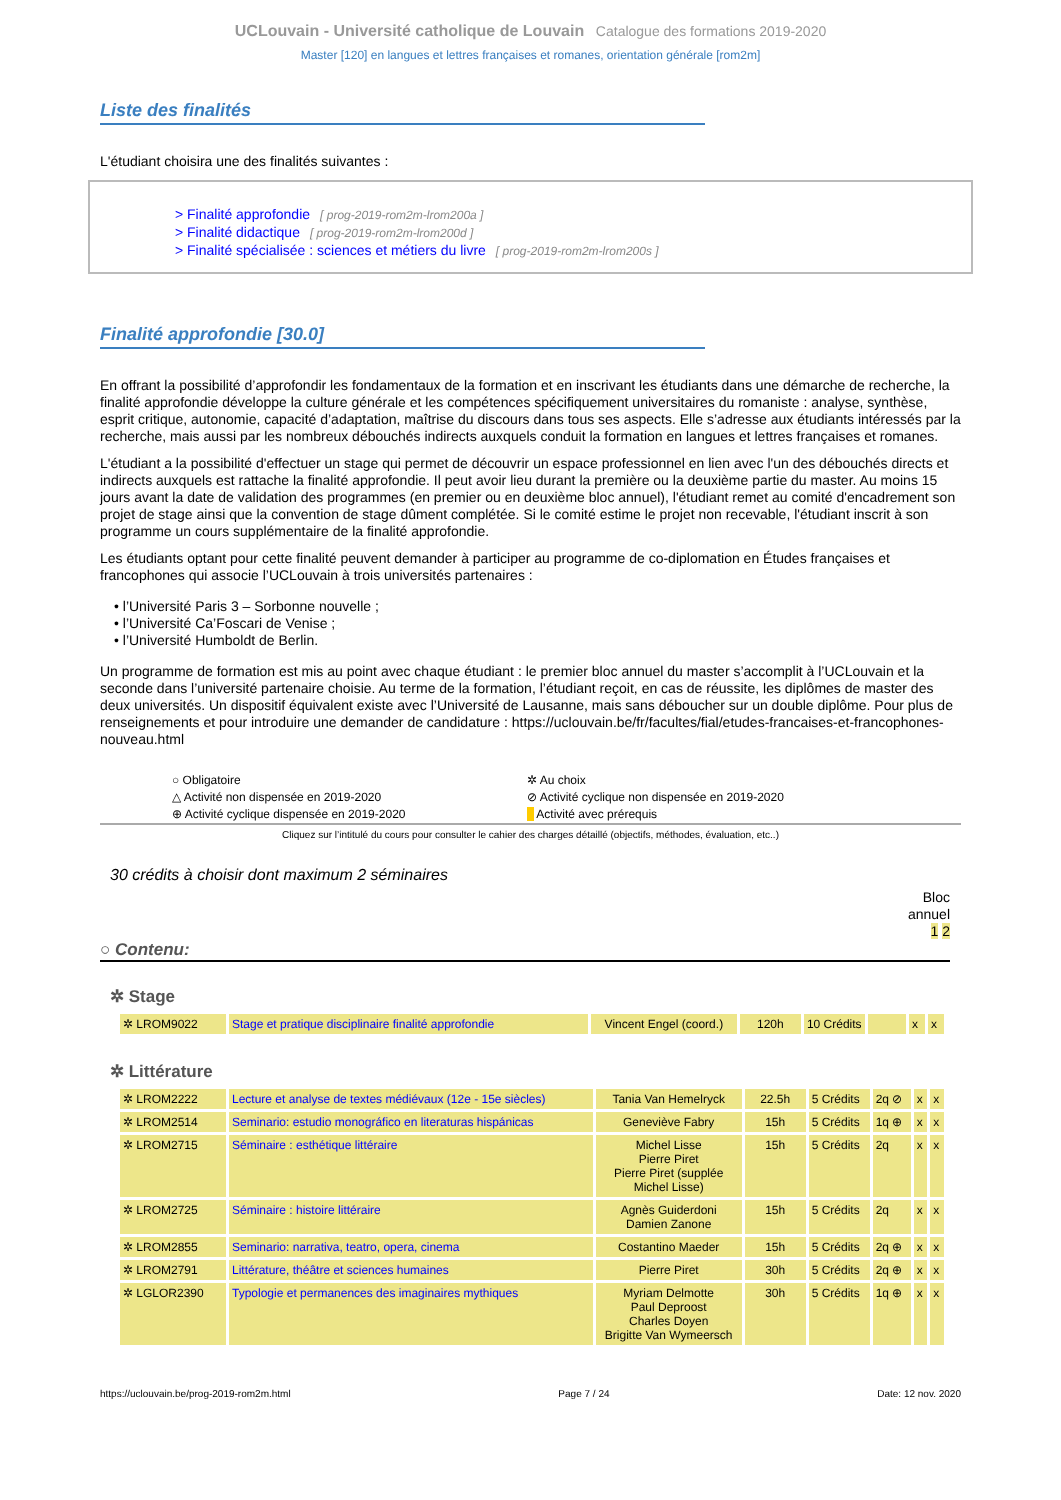UCLouvain - Université catholique de Louvain Catalogue des formations 2019-2020
Master [120] en langues et lettres françaises et romanes, orientation générale [rom2m]
Liste des finalités
L'étudiant choisira une des finalités suivantes :
> Finalité approfondie [ prog-2019-rom2m-lrom200a ]
> Finalité didactique [ prog-2019-rom2m-lrom200d ]
> Finalité spécialisée : sciences et métiers du livre [ prog-2019-rom2m-lrom200s ]
Finalité approfondie [30.0]
En offrant la possibilité d’approfondir les fondamentaux de la formation et en inscrivant les étudiants dans une démarche de recherche, la finalité approfondie développe la culture générale et les compétences spécifiquement universitaires du romaniste : analyse, synthèse, esprit critique, autonomie, capacité d’adaptation, maîtrise du discours dans tous ses aspects. Elle s’adresse aux étudiants intéressés par la recherche, mais aussi par les nombreux débouchés indirects auxquels conduit la formation en langues et lettres françaises et romanes.
L'étudiant a la possibilité d'effectuer un stage qui permet de découvrir un espace professionnel en lien avec l'un des débouchés directs et indirects auxquels est rattache la finalité approfondie. Il peut avoir lieu durant la première ou la deuxième partie du master. Au moins 15 jours avant la date de validation des programmes (en premier ou en deuxième bloc annuel), l'étudiant remet au comité d'encadrement son projet de stage ainsi que la convention de stage dûment complétée. Si le comité estime le projet non recevable, l'étudiant inscrit à son programme un cours supplémentaire de la finalité approfondie.
Les étudiants optant pour cette finalité peuvent demander à participer au programme de co-diplomation en Études françaises et francophones qui associe l’UCLouvain à trois universités partenaires :
• l’Université Paris 3 – Sorbonne nouvelle ;
• l’Université Ca’Foscari de Venise ;
• l’Université Humboldt de Berlin.
Un programme de formation est mis au point avec chaque étudiant : le premier bloc annuel du master s’accomplit à l’UCLouvain et la seconde dans l’université partenaire choisie. Au terme de la formation, l’étudiant reçoit, en cas de réussite, les diplômes de master des deux universités. Un dispositif équivalent existe avec l’Université de Lausanne, mais sans déboucher sur un double diplôme. Pour plus de renseignements et pour introduire une demander de candidature : https://uclouvain.be/fr/facultes/fial/etudes-francaises-et-francophones-nouveau.html
○ Obligatoire ✲ Au choix △ Activité non dispensée en 2019-2020 ⊘ Activité cyclique non dispensée en 2019-2020 ⊕ Activité cyclique dispensée en 2019-2020 Activité avec prérequis
Cliquez sur l’intitulé du cours pour consulter le cahier des charges détaillé (objectifs, méthodes, évaluation, etc..)
30 crédits à choisir dont maximum 2 séminaires
Bloc
annuel
1 2
○ Contenu:
✲ Stage
| ✲ LROM9022 | Stage et pratique disciplinaire finalité approfondie | Vincent Engel (coord.) | 120h | 10 Crédits | | x | x |
✲ Littérature
| ✲ LROM2222 | Lecture et analyse de textes médiévaux (12e - 15e siècles) | Tania Van Hemelryck | 22.5h | 5 Crédits | 2q ⊘ | x | x |
| ✲ LROM2514 | Seminario: estudio monográfico en literaturas hispánicas | Geneviève Fabry | 15h | 5 Crédits | 1q ⊕ | x | x |
| ✲ LROM2715 | Séminaire : esthétique littéraire | Michel Lisse Pierre Piret Pierre Piret (supplée Michel Lisse) | 15h | 5 Crédits | 2q | x | x |
| ✲ LROM2725 | Séminaire : histoire littéraire | Agnès Guiderdoni Damien Zanone | 15h | 5 Crédits | 2q | x | x |
| ✲ LROM2855 | Seminario: narrativa, teatro, opera, cinema | Costantino Maeder | 15h | 5 Crédits | 2q ⊕ | x | x |
| ✲ LROM2791 | Littérature, théâtre et sciences humaines | Pierre Piret | 30h | 5 Crédits | 2q ⊕ | x | x |
| ✲ LGLOR2390 | Typologie et permanences des imaginaires mythiques | Myriam Delmotte Paul Deproost Charles Doyen Brigitte Van Wymeersch | 30h | 5 Crédits | 1q ⊕ | x | x |
https://uclouvain.be/prog-2019-rom2m.html Page 7 / 24 Date: 12 nov. 2020